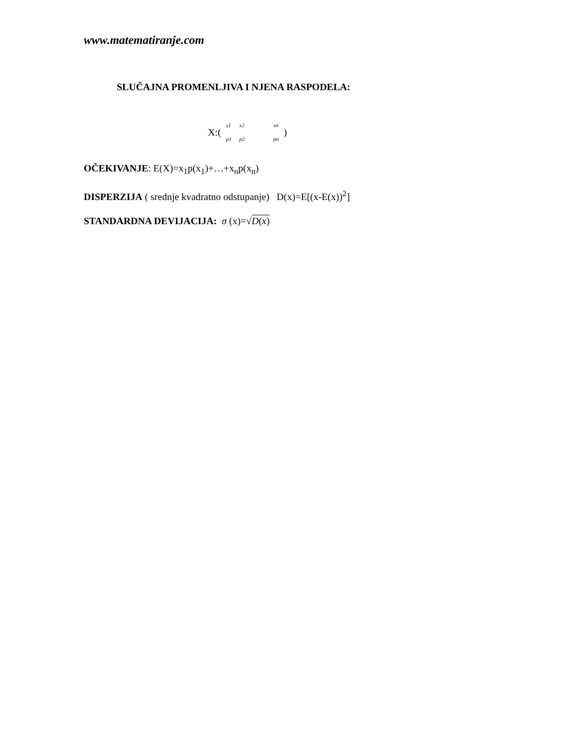www.matematiranje.com
SLUČAJNA PROMENLJIVA I NJENA RASPODELA:
X:(
| x1 | x2 | xn |
| p1 | p2 | pn |
)
OČEKIVANJE: E(X)=x<sub>1</sub>p(x<sub>1</sub>)+…+x<sub>n</sub>p(x<sub>n</sub>)
DISPERZIJA ( srednje kvadratno odstupanje) D(x)=E[(x-E(x))<sup>2</sup>]
STANDARDNA DEVIJACIJA: σ (x)=√D(x)